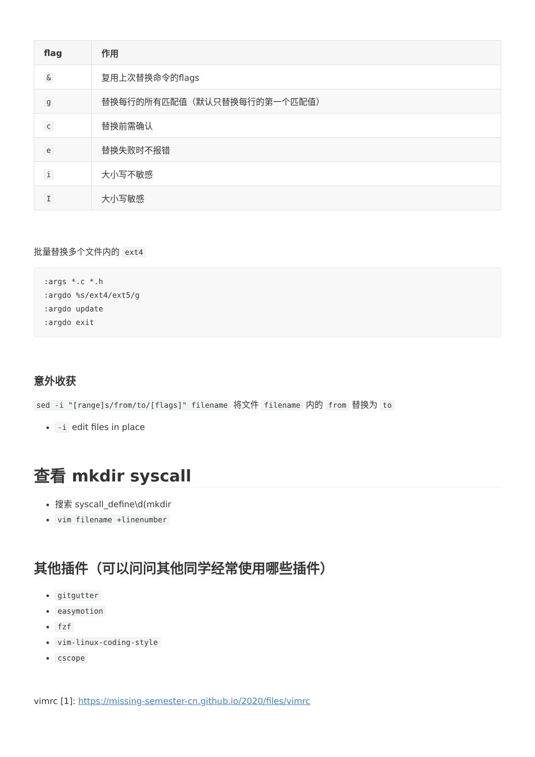| flag | 作用 |
| --- | --- |
| & | 复用上次替换命令的flags |
| g | 替换每行的所有匹配值（默认只替换每行的第一个匹配值） |
| c | 替换前需确认 |
| e | 替换失败时不报错 |
| i | 大小写不敏感 |
| I | 大小写敏感 |
批量替换多个文件内的 ext4
:args *.c *.h
:argdo %s/ext4/ext5/g
:argdo update
:argdo exit
意外收获
sed -i "[range]s/from/to/[flags]" filename 将文件 filename 内的 from 替换为 to
-i edit files in place
查看 mkdir syscall
搜索 syscall_define\d(mkdir
vim filename +linenumber
其他插件（可以问问其他同学经常使用哪些插件）
gitgutter
easymotion
fzf
vim-linux-coding-style
cscope
vimrc [1]: https://missing-semester-cn.github.io/2020/files/vimrc